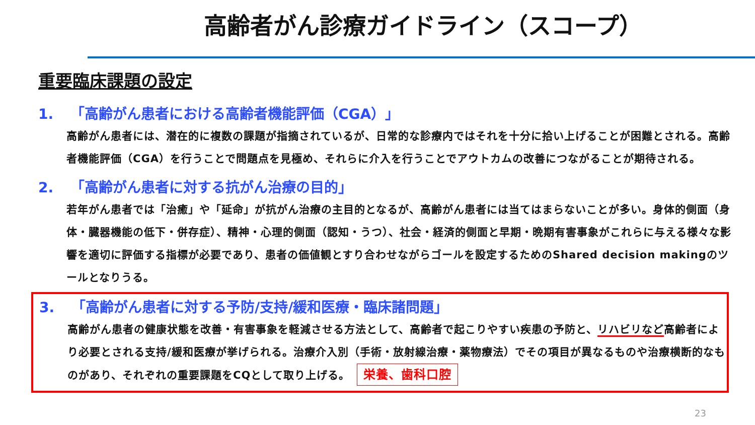高齢者がん診療ガイドライン（スコープ）
重要臨床課題の設定
1. 「高齢がん患者における高齢者機能評価（CGA）」
高齢がん患者には、潜在的に複数の課題が指摘されているが、日常的な診療内ではそれを十分に拾い上げることが困難とされる。高齢者機能評価（CGA）を行うことで問題点を見極め、それらに介入を行うことでアウトカムの改善につながることが期待される。
2. 「高齢がん患者に対する抗がん治療の目的」
若年がん患者では「治癒」や「延命」が抗がん治療の主目的となるが、高齢がん患者には当てはまらないことが多い。身体的側面（身体・臓器機能の低下・併存症）、精神・心理的側面（認知・うつ）、社会・経済的側面と早期・晩期有害事象がこれらに与える様々な影響を適切に評価する指標が必要であり、患者の価値観とすり合わせながらゴールを設定するためのShared decision makingのツールとなりうる。
3. 「高齢がん患者に対する予防/支持/緩和医療・臨床諸問題」
高齢がん患者の健康状態を改善・有害事象を軽減させる方法として、高齢者で起こりやすい疾患の予防と、リハビリなど高齢者により必要とされる支持/緩和医療が挙げられる。治療介入別（手術・放射線治療・薬物療法）でその項目が異なるものや治療横断的なものがあり、それぞれの重要課題をCQとして取り上げる。 栄養、歯科口腔
23